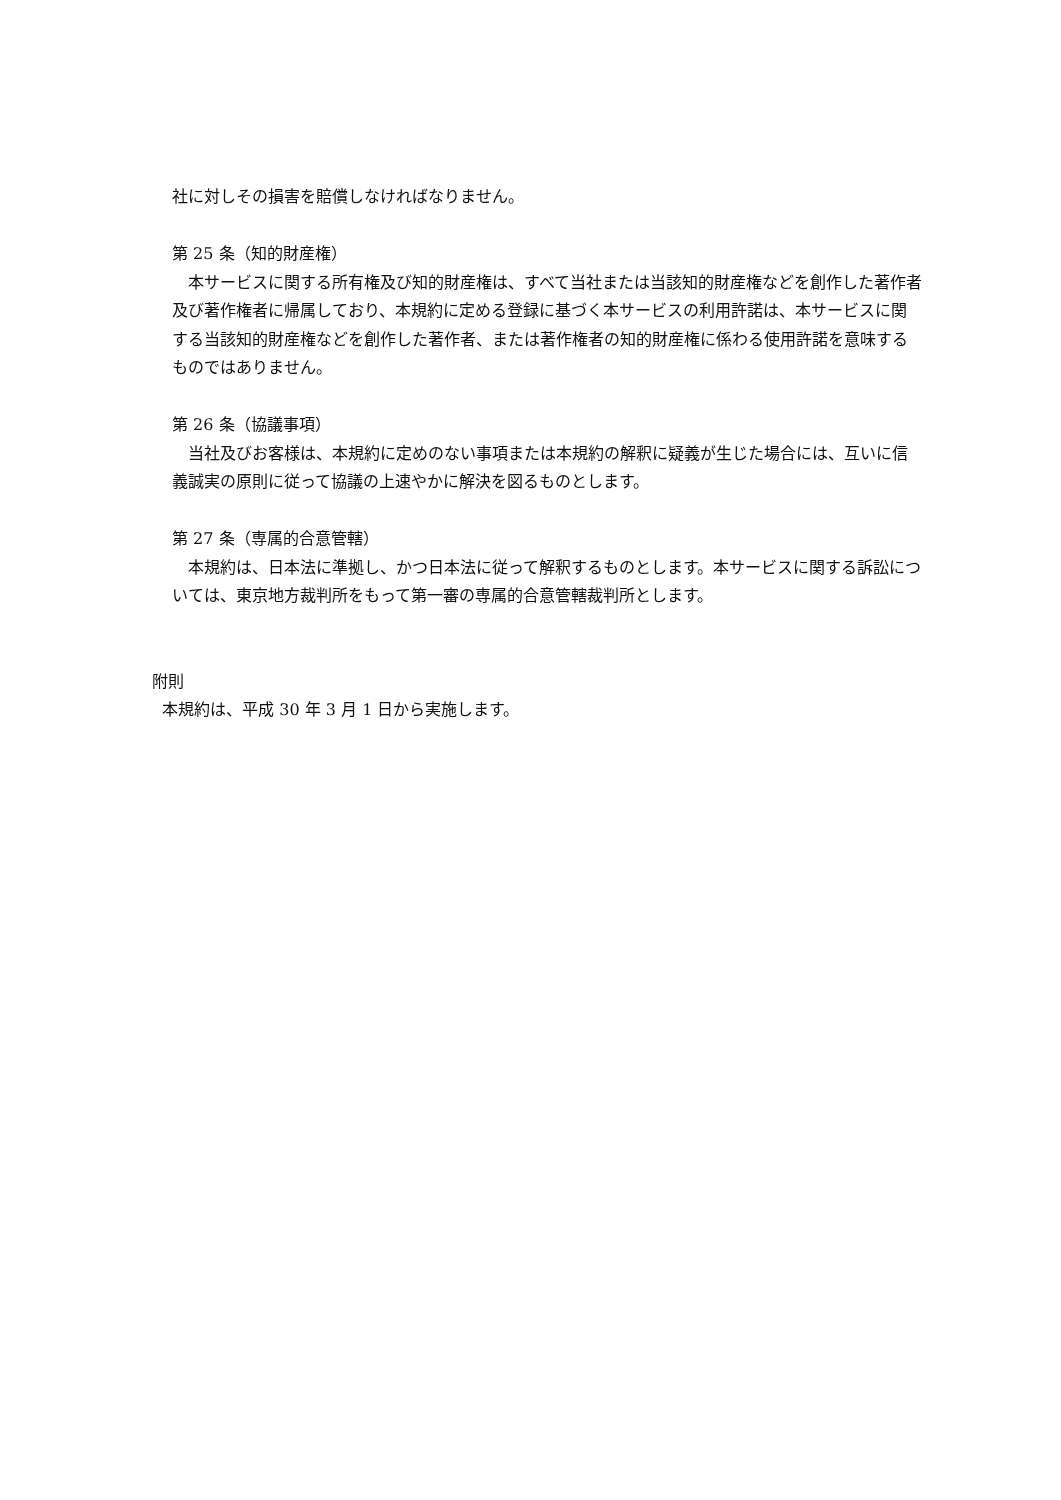社に対しその損害を賠償しなければなりません。
第 25 条（知的財産権）
本サービスに関する所有権及び知的財産権は、すべて当社または当該知的財産権などを創作した著作者及び著作権者に帰属しており、本規約に定める登録に基づく本サービスの利用許諾は、本サービスに関する当該知的財産権などを創作した著作者、または著作権者の知的財産権に係わる使用許諾を意味するものではありません。
第 26 条（協議事項）
当社及びお客様は、本規約に定めのない事項または本規約の解釈に疑義が生じた場合には、互いに信義誠実の原則に従って協議の上速やかに解決を図るものとします。
第 27 条（専属的合意管轄）
本規約は、日本法に準拠し、かつ日本法に従って解釈するものとします。本サービスに関する訴訟については、東京地方裁判所をもって第一審の専属的合意管轄裁判所とします。
附則
本規約は、平成 30 年 3 月 1 日から実施します。